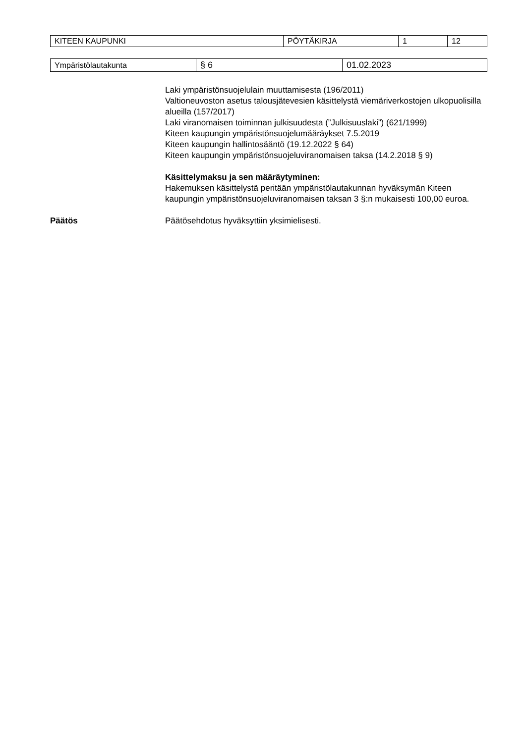| KITEEN KAUPUNKI | PÖYTÄKIRJA | 1 | 12 |
| Ympäristölautakunta | § 6 | 01.02.2023 |
Laki ympäristönsuojelulain muuttamisesta (196/2011)
Valtioneuvoston asetus talousjätevesien käsittelystä viemäriverkostojen ulkopuolisilla alueilla (157/2017)
Laki viranomaisen toiminnan julkisuudesta (”Julkisuuslaki”) (621/1999)
Kiteen kaupungin ympäristönsuojelumääräykset 7.5.2019
Kiteen kaupungin hallintosääntö (19.12.2022 § 64)
Kiteen kaupungin ympäristönsuojeluviranomaisen taksa (14.2.2018 § 9)
Käsittelymaksu ja sen määräytyminen:
Hakemuksen käsittelystä peritään ympäristölautakunnan hyväksymän Kiteen kaupungin ympäristönsuojeluviranomaisen taksan 3 §:n mukaisesti 100,00 euroa.
Päätös Päätösehdotus hyväksyttiin yksimielisesti.